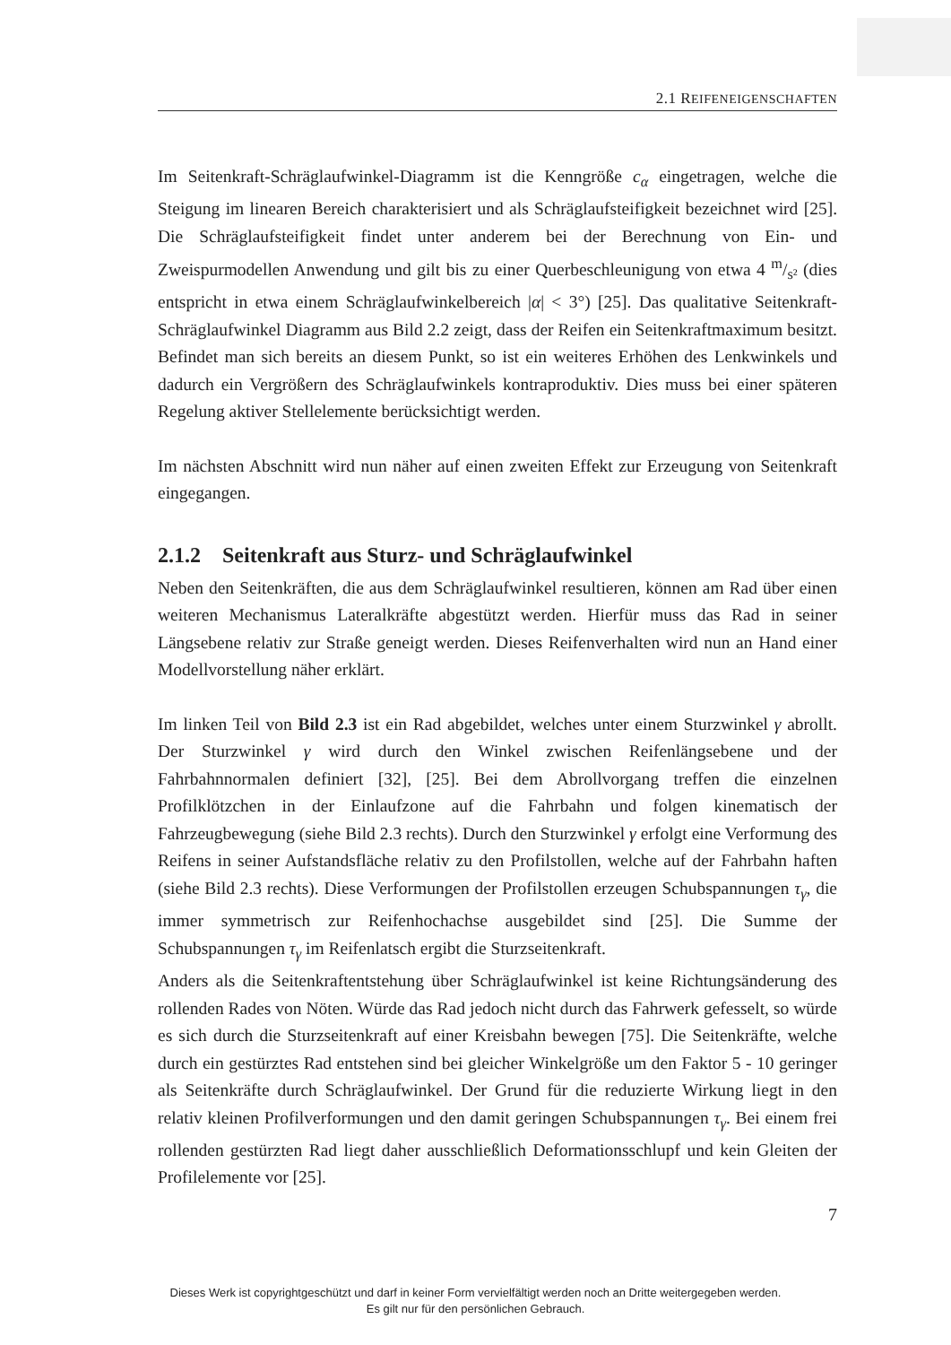2.1 REIFENEIGENSCHAFTEN
Im Seitenkraft-Schräglaufwinkel-Diagramm ist die Kenngröße c<sub>α</sub> eingetragen, welche die Steigung im linearen Bereich charakterisiert und als Schräglaufsteifigkeit bezeichnet wird [25]. Die Schräglaufsteifigkeit findet unter anderem bei der Berechnung von Ein- und Zweispurmodellen Anwendung und gilt bis zu einer Querbeschleunigung von etwa 4 m/s² (dies entspricht in etwa einem Schräglaufwinkelbereich |α| < 3°) [25]. Das qualitative Seitenkraft-Schräglaufwinkel Diagramm aus Bild 2.2 zeigt, dass der Reifen ein Seitenkraftmaximum besitzt. Befindet man sich bereits an diesem Punkt, so ist ein weiteres Erhöhen des Lenkwinkels und dadurch ein Vergrößern des Schräglaufwinkels kontraproduktiv. Dies muss bei einer späteren Regelung aktiver Stellelemente berücksichtigt werden.
Im nächsten Abschnitt wird nun näher auf einen zweiten Effekt zur Erzeugung von Seitenkraft eingegangen.
2.1.2 Seitenkraft aus Sturz- und Schräglaufwinkel
Neben den Seitenkräften, die aus dem Schräglaufwinkel resultieren, können am Rad über einen weiteren Mechanismus Lateralkräfte abgestützt werden. Hierfür muss das Rad in seiner Längsebene relativ zur Straße geneigt werden. Dieses Reifenverhalten wird nun an Hand einer Modellvorstellung näher erklärt.
Im linken Teil von Bild 2.3 ist ein Rad abgebildet, welches unter einem Sturzwinkel γ abrollt. Der Sturzwinkel γ wird durch den Winkel zwischen Reifenlängsebene und der Fahrbahnnormalen definiert [32], [25]. Bei dem Abrollvorgang treffen die einzelnen Profilklötzchen in der Einlaufzone auf die Fahrbahn und folgen kinematisch der Fahrzeugbewegung (siehe Bild 2.3 rechts). Durch den Sturzwinkel γ erfolgt eine Verformung des Reifens in seiner Aufstandsfläche relativ zu den Profilstollen, welche auf der Fahrbahn haften (siehe Bild 2.3 rechts). Diese Verformungen der Profilstollen erzeugen Schubspannungen τ<sub>γ</sub>, die immer symmetrisch zur Reifenhochachse ausgebildet sind [25]. Die Summe der Schubspannungen τ<sub>γ</sub> im Reifenlatsch ergibt die Sturzseitenkraft.
Anders als die Seitenkraftentstehung über Schräglaufwinkel ist keine Richtungsänderung des rollenden Rades von Nöten. Würde das Rad jedoch nicht durch das Fahrwerk gefesselt, so würde es sich durch die Sturzseitenkraft auf einer Kreisbahn bewegen [75]. Die Seitenkräfte, welche durch ein gestürztes Rad entstehen sind bei gleicher Winkelgröße um den Faktor 5 - 10 geringer als Seitenkräfte durch Schräglaufwinkel. Der Grund für die reduzierte Wirkung liegt in den relativ kleinen Profilverformungen und den damit geringen Schubspannungen τ<sub>γ</sub>. Bei einem frei rollenden gestürzten Rad liegt daher ausschließlich Deformationsschlupf und kein Gleiten der Profilelemente vor [25].
7
Dieses Werk ist copyrightgeschützt und darf in keiner Form vervielfältigt werden noch an Dritte weitergegeben werden.
Es gilt nur für den persönlichen Gebrauch.